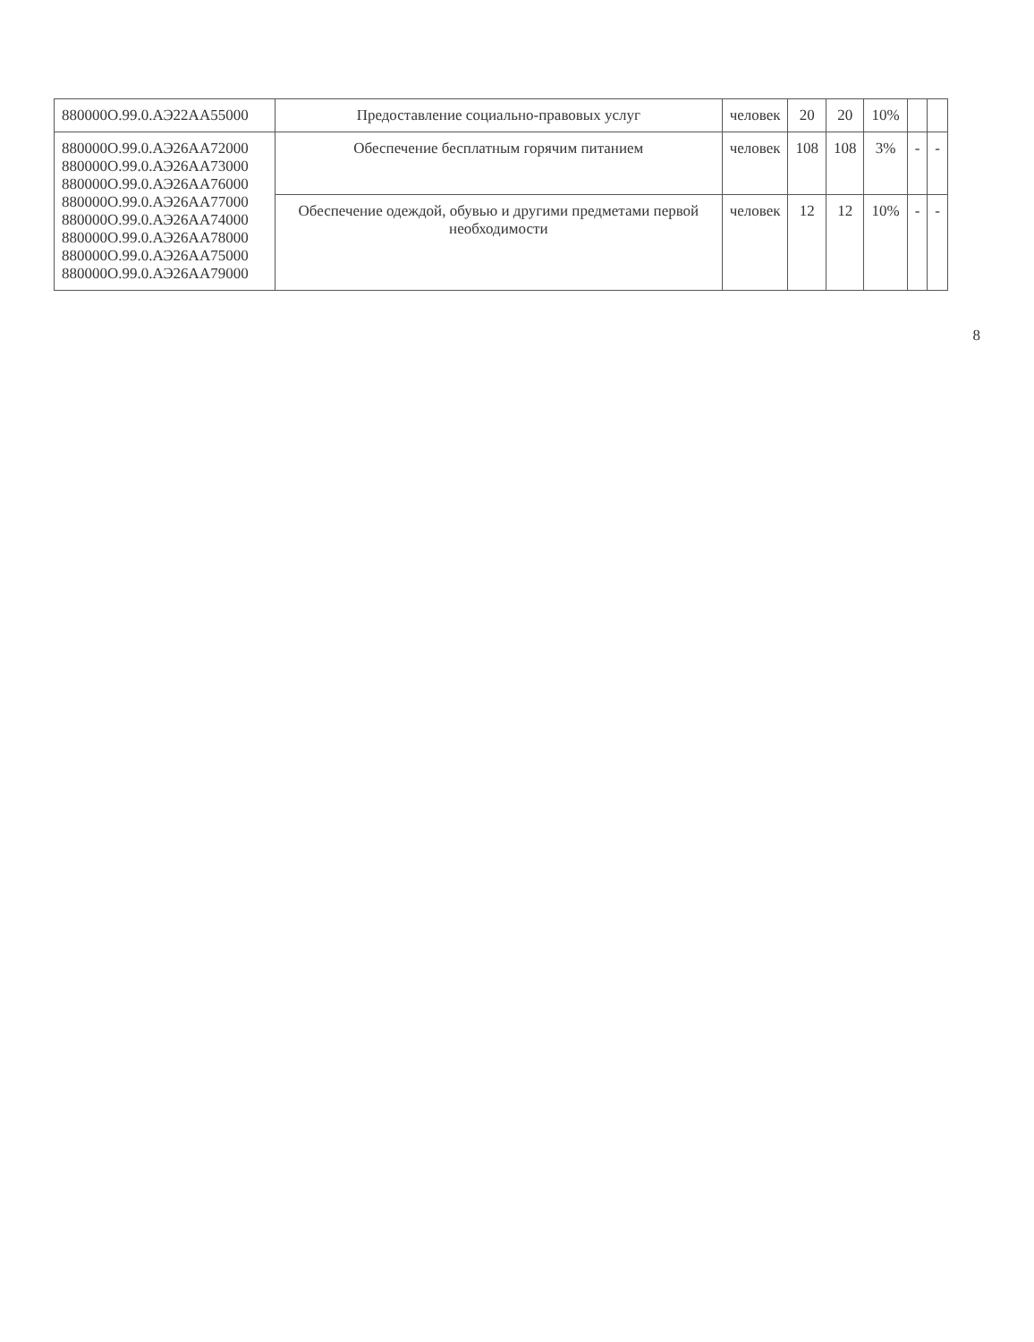| 880000О.99.0.АЭ22АА55000 | Предоставление социально-правовых услуг | человек | 20 | 20 | 10% | | |
| 880000О.99.0.АЭ26АА72000 880000О.99.0.АЭ26АА73000 880000О.99.0.АЭ26АА76000 880000О.99.0.АЭ26АА77000 880000О.99.0.АЭ26АА74000 880000О.99.0.АЭ26АА78000 880000О.99.0.АЭ26АА75000 880000О.99.0.АЭ26АА79000 | Обеспечение бесплатным горячим питанием | человек | 108 | 108 | 3% | - | - |
| | Обеспечение одеждой, обувью и другими предметами первой необходимости | человек | 12 | 12 | 10% | - | - |
8